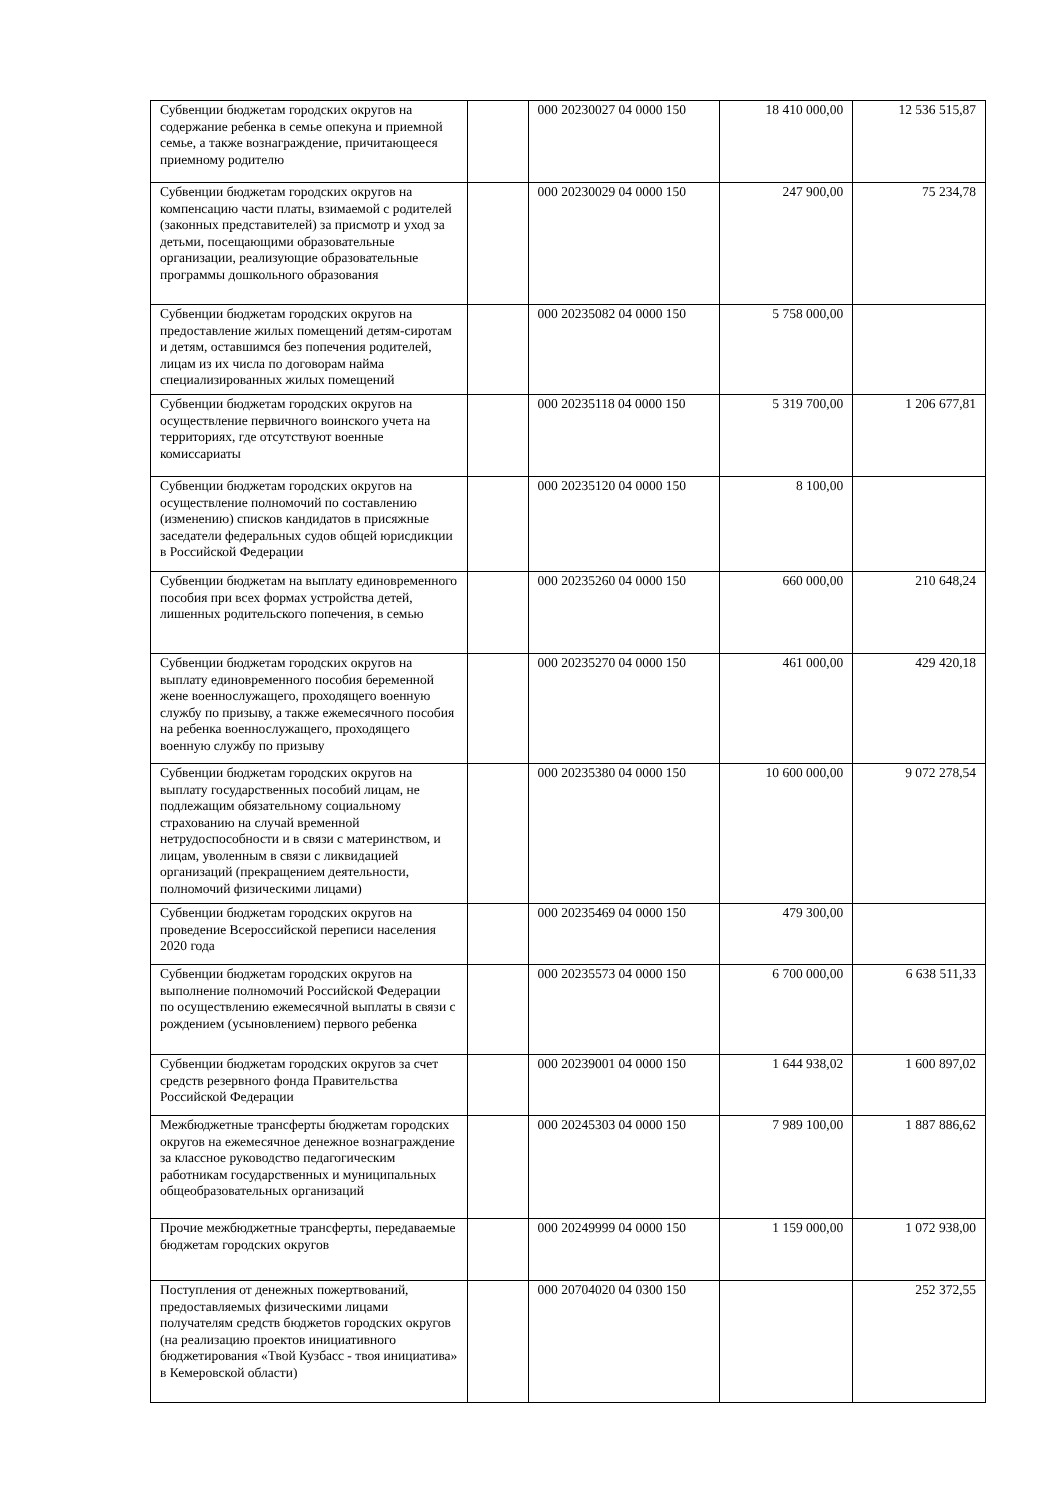| Субвенции бюджетам городских округов на содержание ребенка в семье опекуна и приемной семье, а также вознаграждение, причитающееся приемному родителю | | 000 20230027 04 0000 150 | 18 410 000,00 | 12 536 515,87 |
| Субвенции бюджетам городских округов на компенсацию части платы, взимаемой с родителей (законных представителей) за присмотр и уход за детьми, посещающими образовательные организации, реализующие образовательные программы дошкольного образования | | 000 20230029 04 0000 150 | 247 900,00 | 75 234,78 |
| Субвенции бюджетам городских округов на предоставление жилых помещений детям-сиротам и детям, оставшимся без попечения родителей, лицам из их числа по договорам найма специализированных жилых помещений | | 000 20235082 04 0000 150 | 5 758 000,00 | |
| Субвенции бюджетам городских округов на осуществление первичного воинского учета на территориях, где отсутствуют военные комиссариаты | | 000 20235118 04 0000 150 | 5 319 700,00 | 1 206 677,81 |
| Субвенции бюджетам городских округов на осуществление полномочий по составлению (изменению) списков кандидатов в присяжные заседатели федеральных судов общей юрисдикции в Российской Федерации | | 000 20235120 04 0000 150 | 8 100,00 | |
| Субвенции бюджетам на выплату единовременного пособия при всех формах устройства детей, лишенных родительского попечения, в семью | | 000 20235260 04 0000 150 | 660 000,00 | 210 648,24 |
| Субвенции бюджетам городских округов на выплату единовременного пособия беременной жене военнослужащего, проходящего военную службу по призыву, а также ежемесячного пособия на ребенка военнослужащего, проходящего военную службу по призыву | | 000 20235270 04 0000 150 | 461 000,00 | 429 420,18 |
| Субвенции бюджетам городских округов на выплату государственных пособий лицам, не подлежащим обязательному социальному страхованию на случай временной нетрудоспособности и в связи с материнством, и лицам, уволенным в связи с ликвидацией организаций (прекращением деятельности, полномочий физическими лицами) | | 000 20235380 04 0000 150 | 10 600 000,00 | 9 072 278,54 |
| Субвенции бюджетам городских округов на проведение Всероссийской переписи населения 2020 года | | 000 20235469 04 0000 150 | 479 300,00 | |
| Субвенции бюджетам городских округов на выполнение полномочий Российской Федерации по осуществлению ежемесячной выплаты в связи с рождением (усыновлением) первого ребенка | | 000 20235573 04 0000 150 | 6 700 000,00 | 6 638 511,33 |
| Субвенции бюджетам городских округов за счет средств резервного фонда Правительства Российской Федерации | | 000 20239001 04 0000 150 | 1 644 938,02 | 1 600 897,02 |
| Межбюджетные трансферты бюджетам городских округов на ежемесячное денежное вознаграждение за классное руководство педагогическим работникам государственных и муниципальных общеобразовательных организаций | | 000 20245303 04 0000 150 | 7 989 100,00 | 1 887 886,62 |
| Прочие межбюджетные трансферты, передаваемые бюджетам городских округов | | 000 20249999 04 0000 150 | 1 159 000,00 | 1 072 938,00 |
| Поступления от денежных пожертвований, предоставляемых физическими лицами получателям средств бюджетов городских округов (на реализацию проектов инициативного бюджетирования «Твой Кузбасс - твоя инициатива» в Кемеровской области) | | 000 20704020 04 0300 150 | | 252 372,55 |